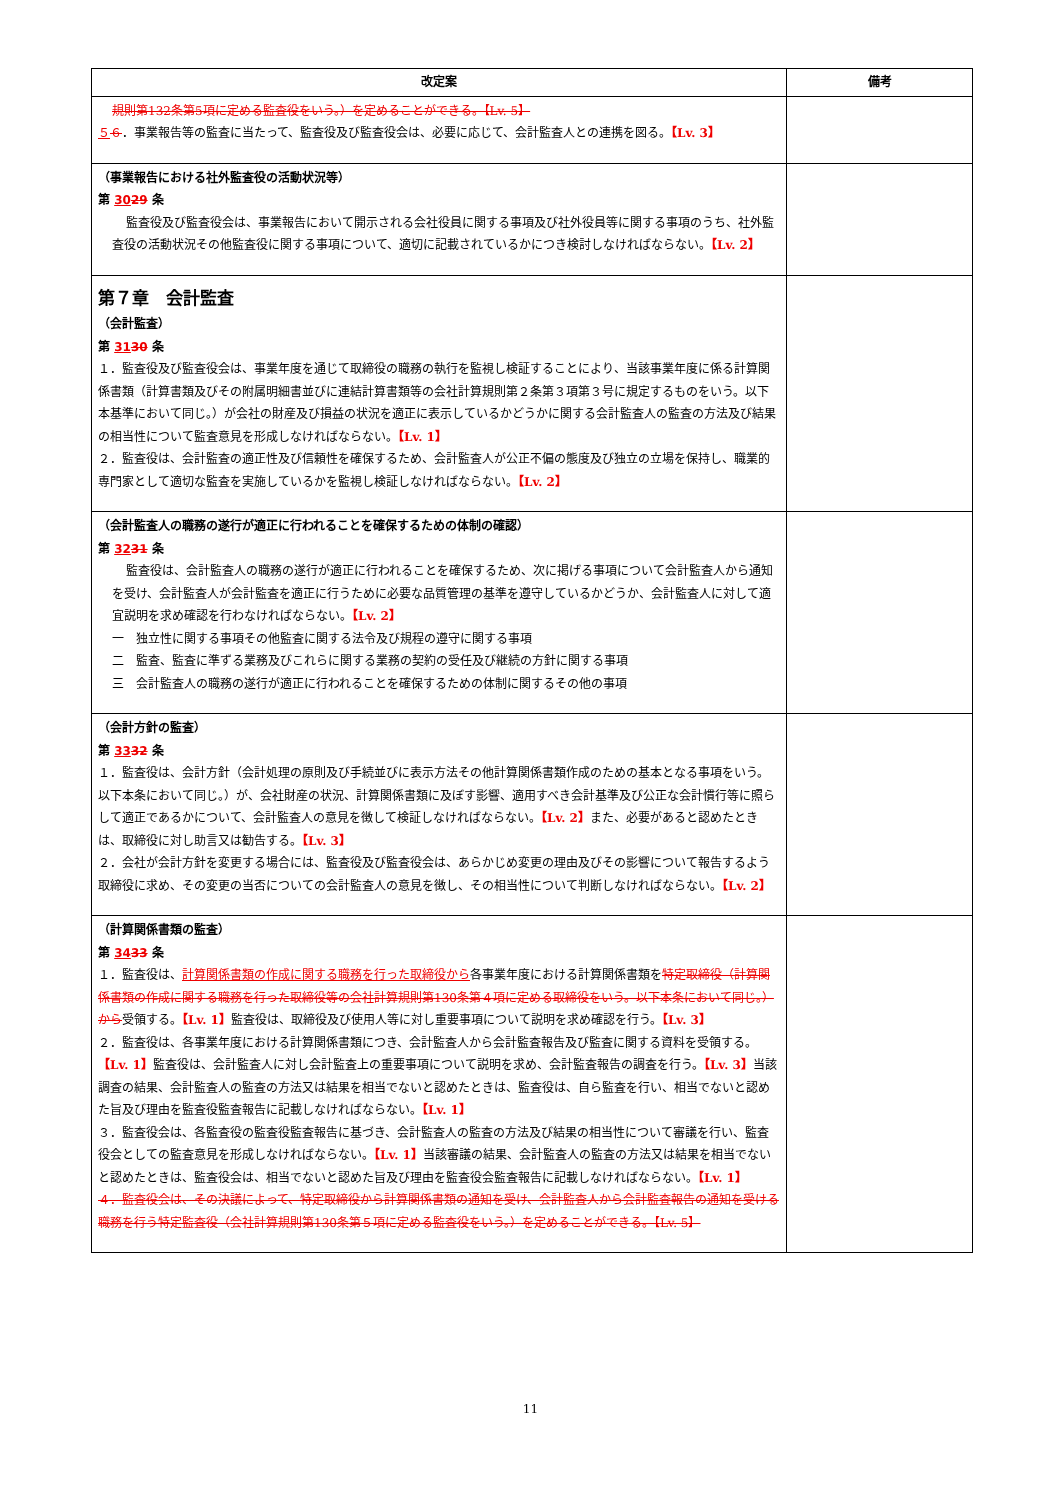| 改定案 | 備考 |
| --- | --- |
| 規則第132条第5項に定める監査役をいう。）を定めることができる。【Lv. 5】 ５ ６ ．事業報告等の監査に当たって、監査役及び監査役会は、必要に応じて、会計監査人との連携を図る。 【Lv. 3】 | |
| （事業報告における社外監査役の活動状況等） 第 30 29 条 監査役及び監査役会は、事業報告において開示される会社役員に関する事項及び社外役員等に関する事項のうち、社外監査役の活動状況その他監査役に関する事項について、適切に記載されているかにつき検討しなければならない。 【Lv. 2】 | |
| 第７章 会計監査 （会計監査） 第 31 30 条 １．監査役及び監査役会は、事業年度を通じて取締役の職務の執行を監視し検証することにより、当該事業年度に係る計算関係書類（計算書類及びその附属明細書並びに連結計算書類等の会社計算規則第２条第３項第３号に規定するものをいう。以下本基準において同じ。）が会社の財産及び損益の状況を適正に表示しているかどうかに関する会計監査人の監査の方法及び結果の相当性について監査意見を形成しなければならない。 【Lv. 1】 ２．監査役は、会計監査の適正性及び信頼性を確保するため、会計監査人が公正不偏の態度及び独立の立場を保持し、職業的専門家として適切な監査を実施しているかを監視し検証しなければならない。 【Lv. 2】 | |
| （会計監査人の職務の遂行が適正に行われることを確保するための体制の確認） 第 32 31 条 監査役は、会計監査人の職務の遂行が適正に行われることを確保するため、次に掲げる事項について会計監査人から通知を受け、会計監査人が会計監査を適正に行うために必要な品質管理の基準を遵守しているかどうか、会計監査人に対して適宜説明を求め確認を行わなければならない。 【Lv. 2】 一 独立性に関する事項その他監査に関する法令及び規程の遵守に関する事項 二 監査、監査に準ずる業務及びこれらに関する業務の契約の受任及び継続の方針に関する事項 三 会計監査人の職務の遂行が適正に行われることを確保するための体制に関するその他の事項 | |
| （会計方針の監査） 第 33 32 条 １．監査役は、会計方針（会計処理の原則及び手続並びに表示方法その他計算関係書類作成のための基本となる事項をいう。以下本条において同じ。）が、会社財産の状況、計算関係書類に及ぼす影響、適用すべき会計基準及び公正な会計慣行等に照らして適正であるかについて、会計監査人の意見を徴して検証しなければならない。 【Lv. 2】 また、必要があると認めたときは、取締役に対し助言又は勧告する。 【Lv. 3】 ２．会社が会計方針を変更する場合には、監査役及び監査役会は、あらかじめ変更の理由及びその影響について報告するよう取締役に求め、その変更の当否についての会計監査人の意見を徴し、その相当性について判断しなければならない。 【Lv. 2】 | |
| （計算関係書類の監査） 第 34 33 条 １．監査役は、 計算関係書類の作成に関する職務を行った取締役から 各事業年度における計算関係書類を 特定取締役（計算関係書類の作成に関する職務を行った取締役等の会社計算規則第130条第４項に定める取締役をいう。以下本条において同じ。）から 受領する。 【Lv. 1】 監査役は、取締役及び使用人等に対し重要事項について説明を求め確認を行う。 【Lv. 3】 ２．監査役は、各事業年度における計算関係書類につき、会計監査人から会計監査報告及び監査に関する資料を受領する。 【Lv. 1】 監査役は、会計監査人に対し会計監査上の重要事項について説明を求め、会計監査報告の調査を行う。 【Lv. 3】 当該調査の結果、会計監査人の監査の方法又は結果を相当でないと認めたときは、監査役は、自ら監査を行い、相当でないと認めた旨及び理由を監査役監査報告に記載しなければならない。 【Lv. 1】 ３．監査役会は、各監査役の監査役監査報告に基づき、会計監査人の監査の方法及び結果の相当性について審議を行い、監査役会としての監査意見を形成しなければならない。 【Lv. 1】 当該審議の結果、会計監査人の監査の方法又は結果を相当でないと認めたときは、監査役会は、相当でないと認めた旨及び理由を監査役会監査報告に記載しなければならない。 【Lv. 1】 ４．監査役会は、その決議によって、特定取締役から計算関係書類の通知を受け、会計監査人から会計監査報告の通知を受ける職務を行う特定監査役（会社計算規則第130条第５項に定める監査役をいう。）を定めることができる。【Lv. 5】 | |
11